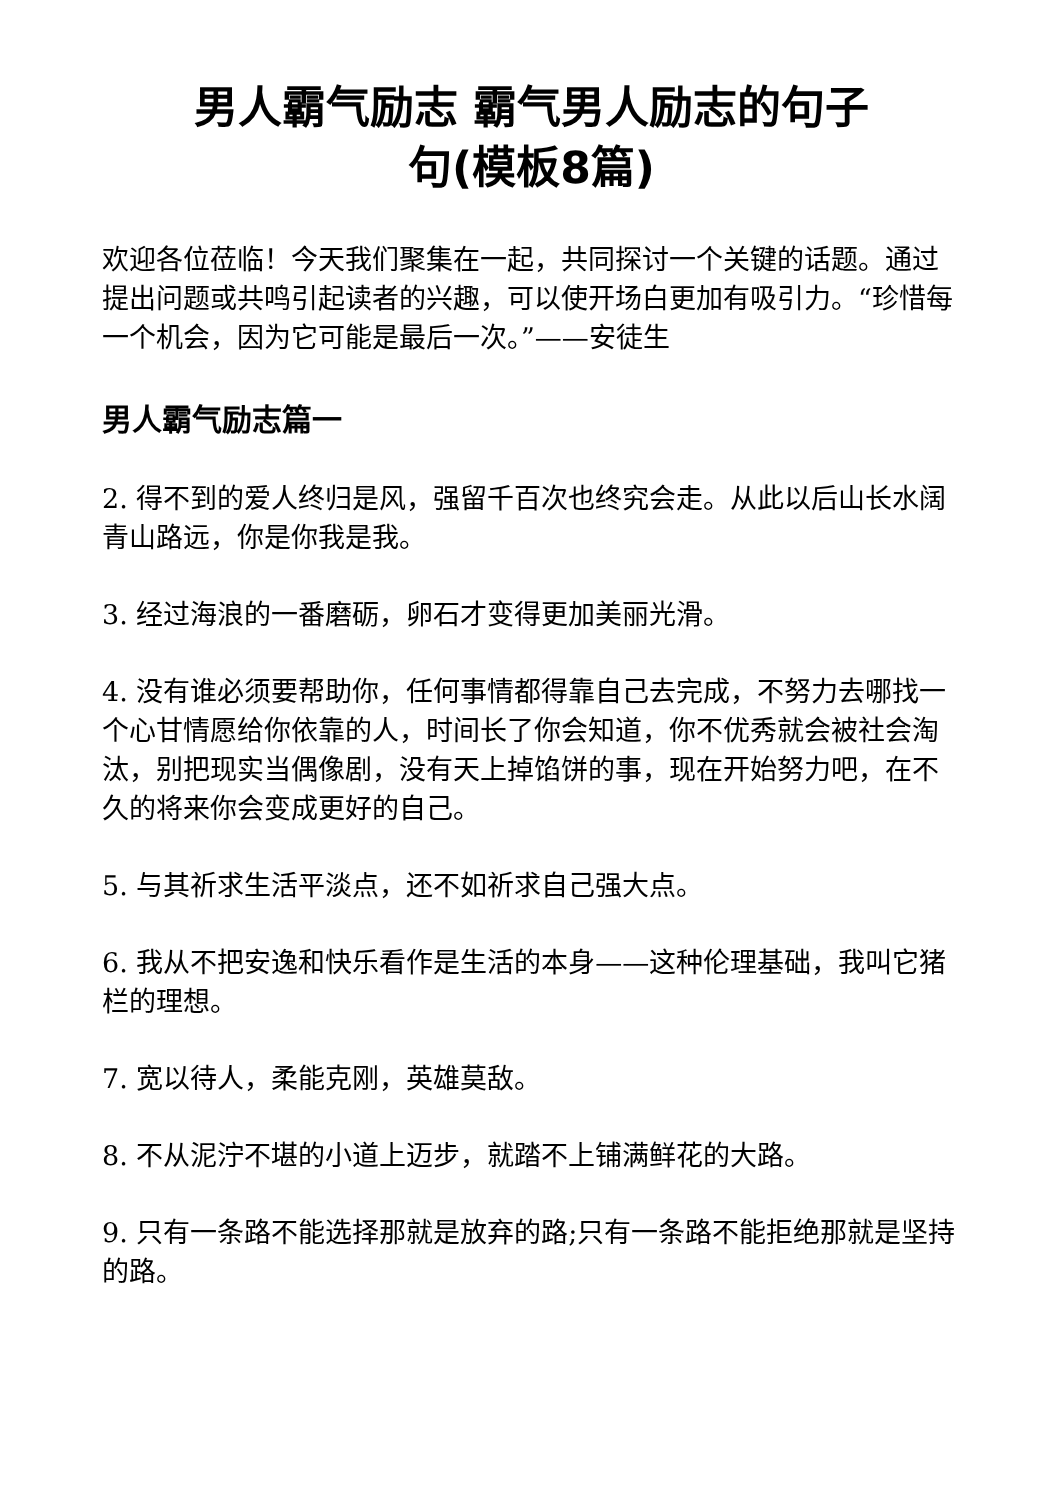男人霸气励志 霸气男人励志的句子
句(模板8篇)
欢迎各位莅临！今天我们聚集在一起，共同探讨一个关键的话题。通过提出问题或共鸣引起读者的兴趣，可以使开场白更加有吸引力。“珍惜每一个机会，因为它可能是最后一次。”——安徒生
男人霸气励志篇一
2. 得不到的爱人终归是风，强留千百次也终究会走。从此以后山长水阔青山路远，你是你我是我。
3. 经过海浪的一番磨砺，卵石才变得更加美丽光滑。
4. 没有谁必须要帮助你，任何事情都得靠自己去完成，不努力去哪找一个心甘情愿给你依靠的人，时间长了你会知道，你不优秀就会被社会淘汰，别把现实当偶像剧，没有天上掉馅饼的事，现在开始努力吧，在不久的将来你会变成更好的自己。
5. 与其祈求生活平淡点，还不如祈求自己强大点。
6. 我从不把安逸和快乐看作是生活的本身——这种伦理基础，我叫它猪栏的理想。
7. 宽以待人，柔能克刚，英雄莫敌。
8. 不从泥泞不堪的小道上迈步，就踏不上铺满鲜花的大路。
9. 只有一条路不能选择那就是放弃的路;只有一条路不能拒绝那就是坚持的路。